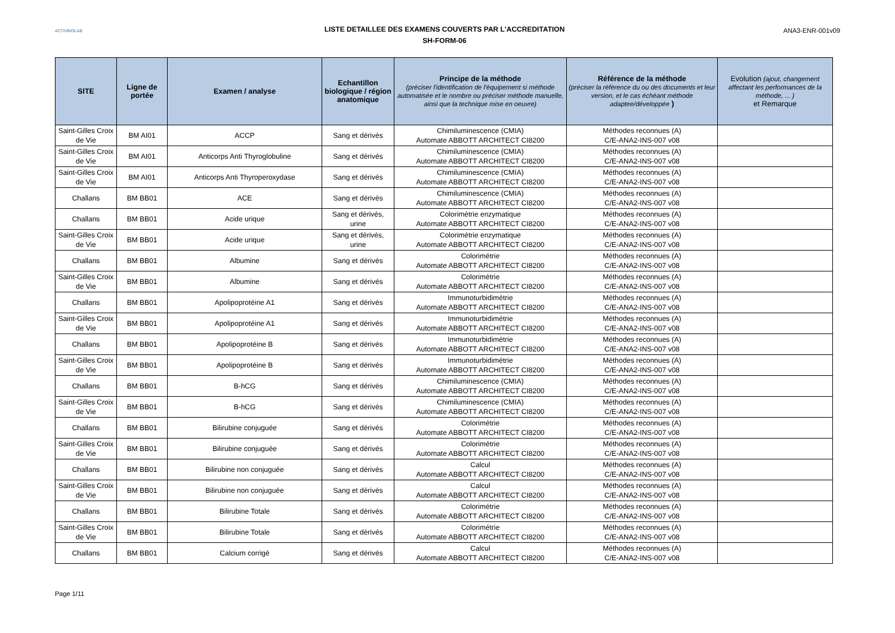ACTIVBIOLAB
LISTE DETAILLEE DES EXAMENS COUVERTS PAR L'ACCREDITATION
SH-FORM-06
ANA3-ENR-001v09
| SITE | Ligne de portée | Examen / analyse | Echantillon biologique / région anatomique | Principe de la méthode (préciser l'identification de l'équipement si méthode automatisée et le nombre ou préciser méthode manuelle, ainsi que la technique mise en oeuvre) | Référence de la méthode (préciser la référence du ou des documents et leur version, et le cas échéant méthode adaptee/développée ) | Evolution (ajout, changement affectant les performances de la méthode, ... ) et Remarque |
| --- | --- | --- | --- | --- | --- | --- |
| Saint-Gilles Croix de Vie | BM AI01 | ACCP | Sang et dérivés | Chimiluminescence (CMIA) Automate ABBOTT ARCHITECT CI8200 | Méthodes reconnues (A) C/E-ANA2-INS-007 v08 | |
| Saint-Gilles Croix de Vie | BM AI01 | Anticorps Anti Thyroglobuline | Sang et dérivés | Chimiluminescence (CMIA) Automate ABBOTT ARCHITECT CI8200 | Méthodes reconnues (A) C/E-ANA2-INS-007 v08 | |
| Saint-Gilles Croix de Vie | BM AI01 | Anticorps Anti Thyroperoxydase | Sang et dérivés | Chimiluminescence (CMIA) Automate ABBOTT ARCHITECT CI8200 | Méthodes reconnues (A) C/E-ANA2-INS-007 v08 | |
| Challans | BM BB01 | ACE | Sang et dérivés | Chimiluminescence (CMIA) Automate ABBOTT ARCHITECT CI8200 | Méthodes reconnues (A) C/E-ANA2-INS-007 v08 | |
| Challans | BM BB01 | Acide urique | Sang et dérivés, urine | Colorimétrie enzymatique Automate ABBOTT ARCHITECT CI8200 | Méthodes reconnues (A) C/E-ANA2-INS-007 v08 | |
| Saint-Gilles Croix de Vie | BM BB01 | Acide urique | Sang et dérivés, urine | Colorimétrie enzymatique Automate ABBOTT ARCHITECT CI8200 | Méthodes reconnues (A) C/E-ANA2-INS-007 v08 | |
| Challans | BM BB01 | Albumine | Sang et dérivés | Colorimétrie Automate ABBOTT ARCHITECT CI8200 | Méthodes reconnues (A) C/E-ANA2-INS-007 v08 | |
| Saint-Gilles Croix de Vie | BM BB01 | Albumine | Sang et dérivés | Colorimétrie Automate ABBOTT ARCHITECT CI8200 | Méthodes reconnues (A) C/E-ANA2-INS-007 v08 | |
| Challans | BM BB01 | Apolipoprotéine A1 | Sang et dérivés | Immunoturbidimétrie Automate ABBOTT ARCHITECT CI8200 | Méthodes reconnues (A) C/E-ANA2-INS-007 v08 | |
| Saint-Gilles Croix de Vie | BM BB01 | Apolipoprotéine A1 | Sang et dérivés | Immunoturbidimétrie Automate ABBOTT ARCHITECT CI8200 | Méthodes reconnues (A) C/E-ANA2-INS-007 v08 | |
| Challans | BM BB01 | Apolipoprotéine B | Sang et dérivés | Immunoturbidimétrie Automate ABBOTT ARCHITECT CI8200 | Méthodes reconnues (A) C/E-ANA2-INS-007 v08 | |
| Saint-Gilles Croix de Vie | BM BB01 | Apolipoprotéine B | Sang et dérivés | Immunoturbidimétrie Automate ABBOTT ARCHITECT CI8200 | Méthodes reconnues (A) C/E-ANA2-INS-007 v08 | |
| Challans | BM BB01 | B-hCG | Sang et dérivés | Chimiluminescence (CMIA) Automate ABBOTT ARCHITECT CI8200 | Méthodes reconnues (A) C/E-ANA2-INS-007 v08 | |
| Saint-Gilles Croix de Vie | BM BB01 | B-hCG | Sang et dérivés | Chimiluminescence (CMIA) Automate ABBOTT ARCHITECT CI8200 | Méthodes reconnues (A) C/E-ANA2-INS-007 v08 | |
| Challans | BM BB01 | Bilirubine conjuguée | Sang et dérivés | Colorimétrie Automate ABBOTT ARCHITECT CI8200 | Méthodes reconnues (A) C/E-ANA2-INS-007 v08 | |
| Saint-Gilles Croix de Vie | BM BB01 | Bilirubine conjuguée | Sang et dérivés | Colorimétrie Automate ABBOTT ARCHITECT CI8200 | Méthodes reconnues (A) C/E-ANA2-INS-007 v08 | |
| Challans | BM BB01 | Bilirubine non conjuguée | Sang et dérivés | Calcul Automate ABBOTT ARCHITECT CI8200 | Méthodes reconnues (A) C/E-ANA2-INS-007 v08 | |
| Saint-Gilles Croix de Vie | BM BB01 | Bilirubine non conjuguée | Sang et dérivés | Calcul Automate ABBOTT ARCHITECT CI8200 | Méthodes reconnues (A) C/E-ANA2-INS-007 v08 | |
| Challans | BM BB01 | Bilirubine Totale | Sang et dérivés | Colorimétrie Automate ABBOTT ARCHITECT CI8200 | Méthodes reconnues (A) C/E-ANA2-INS-007 v08 | |
| Saint-Gilles Croix de Vie | BM BB01 | Bilirubine Totale | Sang et dérivés | Colorimétrie Automate ABBOTT ARCHITECT CI8200 | Méthodes reconnues (A) C/E-ANA2-INS-007 v08 | |
| Challans | BM BB01 | Calcium corrigé | Sang et dérivés | Calcul Automate ABBOTT ARCHITECT CI8200 | Méthodes reconnues (A) C/E-ANA2-INS-007 v08 | |
Page 1/11